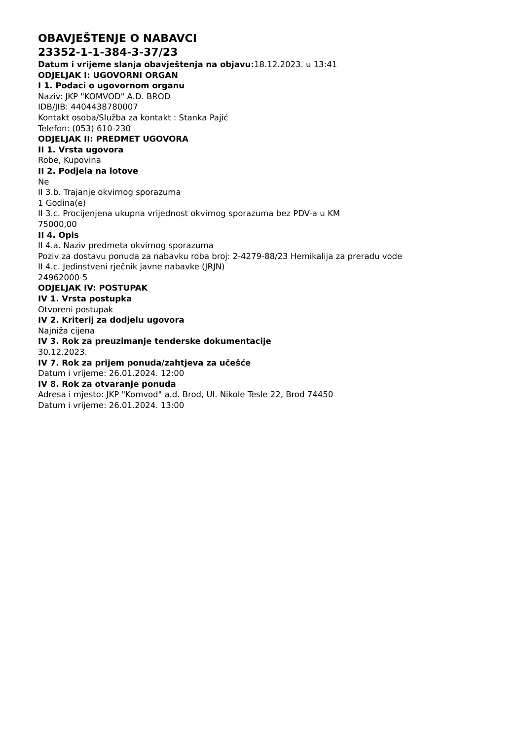OBAVJEŠTENJE O NABAVCI
23352-1-1-384-3-37/23
Datum i vrijeme slanja obavještenja na objavu: 18.12.2023. u 13:41
ODJELJAK I: UGOVORNI ORGAN
I 1. Podaci o ugovornom organu
Naziv: JKP "KOMVOD" A.D. BROD
IDB/JIB: 4404438780007
Kontakt osoba/Služba za kontakt : Stanka Pajić
Telefon: (053) 610-230
ODJELJAK II: PREDMET UGOVORA
II 1. Vrsta ugovora
Robe, Kupovina
II 2. Podjela na lotove
Ne
II 3.b. Trajanje okvirnog sporazuma
1 Godina(e)
II 3.c. Procijenjena ukupna vrijednost okvirnog sporazuma bez PDV-a u KM
75000,00
II 4. Opis
II 4.a. Naziv predmeta okvirnog sporazuma
Poziv za dostavu ponuda za nabavku roba broj: 2-4279-88/23 Hemikalija za preradu vode
II 4.c. Jedinstveni rječnik javne nabavke (JRJN)
24962000-5
ODJELJAK IV: POSTUPAK
IV 1. Vrsta postupka
Otvoreni postupak
IV 2. Kriterij za dodjelu ugovora
Najniža cijena
IV 3. Rok za preuzimanje tenderske dokumentacije
30.12.2023.
IV 7. Rok za prijem ponuda/zahtjeva za učešće
Datum i vrijeme: 26.01.2024. 12:00
IV 8. Rok za otvaranje ponuda
Adresa i mjesto: JKP "Komvod" a.d. Brod, Ul. Nikole Tesle 22, Brod 74450
Datum i vrijeme: 26.01.2024. 13:00